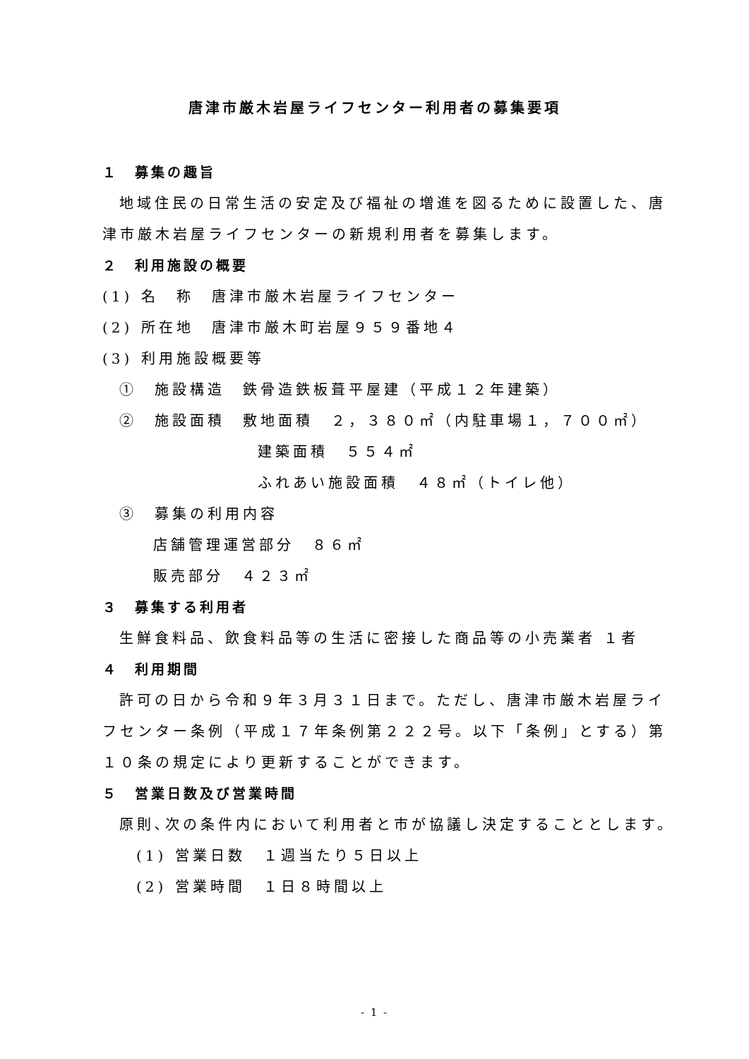唐津市厳木岩屋ライフセンター利用者の募集要項
１　募集の趣旨
地域住民の日常生活の安定及び福祉の増進を図るために設置した、唐
津市厳木岩屋ライフセンターの新規利用者を募集します。
２　利用施設の概要
(1) 名　称　唐津市厳木岩屋ライフセンター
(2) 所在地　唐津市厳木町岩屋９５９番地４
(3) 利用施設概要等
①　施設構造　鉄骨造鉄板葺平屋建（平成１２年建築）
②　施設面積　敷地面積　２，３８０㎡（内駐車場１，７００㎡）
建築面積　５５４㎡
ふれあい施設面積　４８㎡（トイレ他）
③　募集の利用内容
店舗管理運営部分　８６㎡
販売部分　４２３㎡
３　募集する利用者
生鮮食料品、飲食料品等の生活に密接した商品等の小売業者 １者
４　利用期間
許可の日から令和９年３月３１日まで。ただし、唐津市厳木岩屋ライ
フセンター条例（平成１７年条例第２２２号。以下「条例」とする）第
１０条の規定により更新することができます。
５　営業日数及び営業時間
原則､次の条件内において利用者と市が協議し決定することとします。
(1) 営業日数　１週当たり５日以上
(2) 営業時間　１日８時間以上
- 1 -